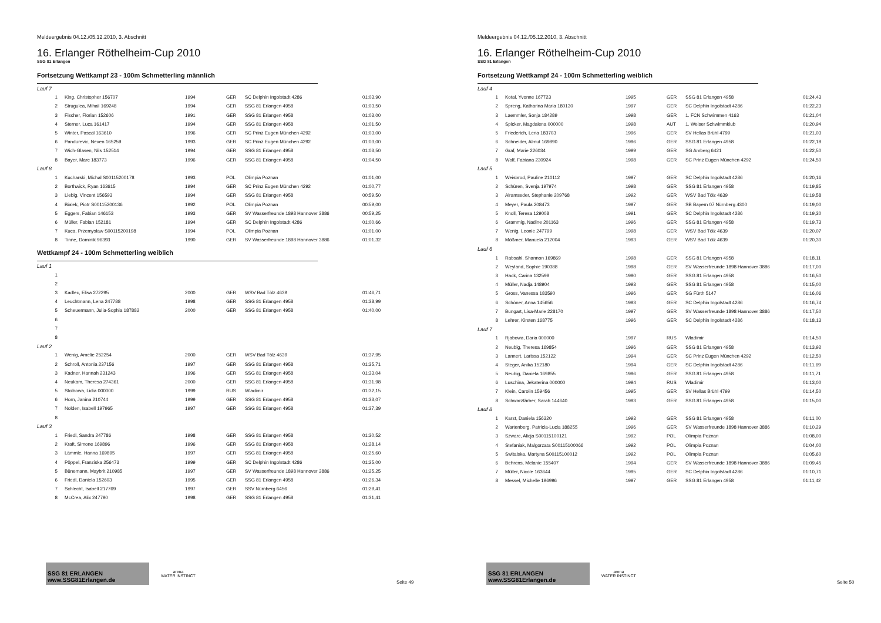Meldeergebnis 04.12./05.12.2010, 3. Abschnitt
16. Erlanger Röthelheim-Cup 2010
SSG 81 Erlangen
Fortsetzung Wettkampf 23 - 100m Schmetterling männlich
| Lauf 7 | | | | | |
| 1 | King, Christopher 156707 | 1994 | GER | SC Delphin Ingolstadt 4286 | 01:03,90 |
| 2 | Strugulea, Mihail 169248 | 1994 | GER | SSG 81 Erlangen 4958 | 01:03,50 |
| 3 | Fischer, Florian 152606 | 1991 | GER | SSG 81 Erlangen 4958 | 01:03,00 |
| 4 | Sterner, Luca 161417 | 1994 | GER | SSG 81 Erlangen 4958 | 01:01,50 |
| 5 | Winter, Pascal 163610 | 1996 | GER | SC Prinz Eugen München 4292 | 01:03,00 |
| 6 | Pandurevic, Neven 165259 | 1993 | GER | SC Prinz Eugen München 4292 | 01:03,00 |
| 7 | Wich-Glasen, Nils 152514 | 1994 | GER | SSG 81 Erlangen 4958 | 01:03,50 |
| 8 | Bayer, Marc 183773 | 1996 | GER | SSG 81 Erlangen 4958 | 01:04,50 |
| Lauf 8 | | | | | |
| 1 | Kucharski, Michal S00115200178 | 1993 | POL | Olimpia Poznan | 01:01,00 |
| 2 | Borthwick, Ryan 163615 | 1994 | GER | SC Prinz Eugen München 4292 | 01:00,77 |
| 3 | Liebig, Vincent 156593 | 1994 | GER | SSG 81 Erlangen 4958 | 00:59,50 |
| 4 | Bialek, Piotr S00115200136 | 1992 | POL | Olimpia Poznan | 00:59,00 |
| 5 | Eggers, Fabian 146153 | 1993 | GER | SV Wasserfreunde 1898 Hannover 3886 | 00:59,25 |
| 6 | Müller, Fabian 152181 | 1994 | GER | SC Delphin Ingolstadt 4286 | 01:00,66 |
| 7 | Kuca, Przemyslaw S00115200198 | 1994 | POL | Olimpia Poznan | 01:01,00 |
| 8 | Tinne, Dominik 96393 | 1990 | GER | SV Wasserfreunde 1898 Hannover 3886 | 01:01,32 |
Wettkampf 24 - 100m Schmetterling weiblich
| Lauf 1 | | | | | |
| 1 | | | | | |
| 2 | | | | | |
| 3 | Kadlec, Elisa 272295 | 2000 | GER | WSV Bad Tölz 4639 | 01:46,71 |
| 4 | Leuchtmann, Lena 247788 | 1998 | GER | SSG 81 Erlangen 4958 | 01:38,99 |
| 5 | Scheuermann, Julia-Sophia 187882 | 2000 | GER | SSG 81 Erlangen 4958 | 01:40,00 |
| 6 | | | | | |
| 7 | | | | | |
| 8 | | | | | |
| Lauf 2 | | | | | |
| 1 | Wenig, Amelie 252254 | 2000 | GER | WSV Bad Tölz 4639 | 01:37,95 |
| 2 | Schroll, Antonia 237156 | 1997 | GER | SSG 81 Erlangen 4958 | 01:35,71 |
| 3 | Kadner, Hannah 231243 | 1996 | GER | SSG 81 Erlangen 4958 | 01:33,04 |
| 4 | Neukam, Theresa 274361 | 2000 | GER | SSG 81 Erlangen 4958 | 01:31,98 |
| 5 | Stolbowa, Lidia 000000 | 1999 | RUS | Wladimir | 01:32,15 |
| 6 | Horn, Janina 210744 | 1999 | GER | SSG 81 Erlangen 4958 | 01:33,07 |
| 7 | Nolden, Isabell 197965 | 1997 | GER | SSG 81 Erlangen 4958 | 01:37,39 |
| 8 | | | | | |
| Lauf 3 | | | | | |
| 1 | Friedl, Sandra 247786 | 1998 | GER | SSG 81 Erlangen 4958 | 01:30,52 |
| 2 | Kraft, Simone 169896 | 1996 | GER | SSG 81 Erlangen 4958 | 01:28,14 |
| 3 | Lämmle, Hanna 169895 | 1997 | GER | SSG 81 Erlangen 4958 | 01:25,60 |
| 4 | Pöppel, Franziska 256473 | 1999 | GER | SC Delphin Ingolstadt 4286 | 01:25,00 |
| 5 | Bünemann, Maybrit 210985 | 1997 | GER | SV Wasserfreunde 1898 Hannover 3886 | 01:25,25 |
| 6 | Friedl, Daniela 152603 | 1995 | GER | SSG 81 Erlangen 4958 | 01:26,34 |
| 7 | Schlecht, Isabell 217769 | 1997 | GER | SSV Nürnberg 6456 | 01:29,41 |
| 8 | McCrea, Alix 247790 | 1998 | GER | SSG 81 Erlangen 4958 | 01:31,41 |
SSG 81 ERLANGEN www.SSG81Erlangen.de
arena
WATER INSTINCT
Seite 49
Meldeergebnis 04.12./05.12.2010, 3. Abschnitt
16. Erlanger Röthelheim-Cup 2010
SSG 81 Erlangen
Fortsetzung Wettkampf 24 - 100m Schmetterling weiblich
| Lauf 4 | | | | | |
| 1 | Kotal, Yvonne 167723 | 1995 | GER | SSG 81 Erlangen 4958 | 01:24,43 |
| 2 | Spreng, Katharina Maria 180130 | 1997 | GER | SC Delphin Ingolstadt 4286 | 01:22,23 |
| 3 | Laemmler, Sonja 184289 | 1998 | GER | 1. FCN Schwimmen 4163 | 01:21,04 |
| 4 | Spicker, Magdalena 000000 | 1998 | AUT | 1. Welser Schwimmklub | 01:20,94 |
| 5 | Friederich, Lena 183703 | 1996 | GER | SV Hellas Brühl 4799 | 01:21,03 |
| 6 | Schneider, Almut 169890 | 1996 | GER | SSG 81 Erlangen 4958 | 01:22,18 |
| 7 | Graf, Marie 226034 | 1999 | GER | SG Amberg 6421 | 01:22,50 |
| 8 | Wolf, Fabiana 230924 | 1998 | GER | SC Prinz Eugen München 4292 | 01:24,50 |
| Lauf 5 | | | | | |
| 1 | Weisbrod, Pauline 210112 | 1997 | GER | SC Delphin Ingolstadt 4286 | 01:20,16 |
| 2 | Schüren, Svenja 197974 | 1998 | GER | SSG 81 Erlangen 4958 | 01:19,85 |
| 3 | Alramseder, Stephanie 209768 | 1992 | GER | WSV Bad Tölz 4639 | 01:19,58 |
| 4 | Meyer, Paula 208473 | 1997 | GER | SB Bayern 07 Nürnberg 4300 | 01:19,00 |
| 5 | Knoll, Teresa 129008 | 1991 | GER | SC Delphin Ingolstadt 4286 | 01:19,30 |
| 6 | Grammig, Nadine 201163 | 1996 | GER | SSG 81 Erlangen 4958 | 01:19,73 |
| 7 | Wenig, Leonie 247799 | 1998 | GER | WSV Bad Tölz 4639 | 01:20,07 |
| 8 | Mößmer, Manuela 212004 | 1993 | GER | WSV Bad Tölz 4639 | 01:20,30 |
| Lauf 6 | | | | | |
| 1 | Rabsahl, Shannon 169869 | 1998 | GER | SSG 81 Erlangen 4958 | 01:18,11 |
| 2 | Weyland, Sophie 190388 | 1998 | GER | SV Wasserfreunde 1898 Hannover 3886 | 01:17,00 |
| 3 | Hack, Carina 132598 | 1990 | GER | SSG 81 Erlangen 4958 | 01:16,50 |
| 4 | Müller, Nadja 148904 | 1993 | GER | SSG 81 Erlangen 4958 | 01:15,00 |
| 5 | Gross, Vanessa 183590 | 1996 | GER | SG Fürth 5147 | 01:16,06 |
| 6 | Schöner, Anna 145656 | 1993 | GER | SC Delphin Ingolstadt 4286 | 01:16,74 |
| 7 | Bungart, Lisa-Marie 228170 | 1997 | GER | SV Wasserfreunde 1898 Hannover 3886 | 01:17,50 |
| 8 | Lehrer, Kirsten 168775 | 1996 | GER | SC Delphin Ingolstadt 4286 | 01:18,13 |
| Lauf 7 | | | | | |
| 1 | Rjabowa, Daria 000000 | 1997 | RUS | Wladimir | 01:14,50 |
| 2 | Neubig, Theresa 169854 | 1996 | GER | SSG 81 Erlangen 4958 | 01:13,92 |
| 3 | Lannert, Larissa 152122 | 1994 | GER | SC Prinz Eugen München 4292 | 01:12,50 |
| 4 | Steger, Anika 152180 | 1994 | GER | SC Delphin Ingolstadt 4286 | 01:11,69 |
| 5 | Neubig, Daniela 169855 | 1996 | GER | SSG 81 Erlangen 4958 | 01:11,71 |
| 6 | Luschina, Jekaterina 000000 | 1994 | RUS | Wladimir | 01:13,00 |
| 7 | Klein, Carolin 159456 | 1995 | GER | SV Hellas Brühl 4799 | 01:14,50 |
| 8 | Schwarzfärber, Sarah 144640 | 1993 | GER | SSG 81 Erlangen 4958 | 01:15,00 |
| Lauf 8 | | | | | |
| 1 | Karst, Daniela 156320 | 1993 | GER | SSG 81 Erlangen 4958 | 01:11,00 |
| 2 | Wartenberg, Patricia-Lucia 188255 | 1996 | GER | SV Wasserfreunde 1898 Hannover 3886 | 01:10,29 |
| 3 | Szwarc, Alicja S00115100121 | 1992 | POL | Olimpia Poznan | 01:08,00 |
| 4 | Stefaniak, Malgorzata S00115100066 | 1992 | POL | Olimpia Poznan | 01:04,00 |
| 5 | Switalska, Martyna S00115100012 | 1992 | POL | Olimpia Poznan | 01:05,60 |
| 6 | Behrens, Melanie 155407 | 1994 | GER | SV Wasserfreunde 1898 Hannover 3886 | 01:09,45 |
| 7 | Müller, Nicole 163644 | 1995 | GER | SC Delphin Ingolstadt 4286 | 01:10,71 |
| 8 | Messel, Michelle 196996 | 1997 | GER | SSG 81 Erlangen 4958 | 01:11,42 |
SSG 81 ERLANGEN www.SSG81Erlangen.de
arena
WATER INSTINCT
Seite 50